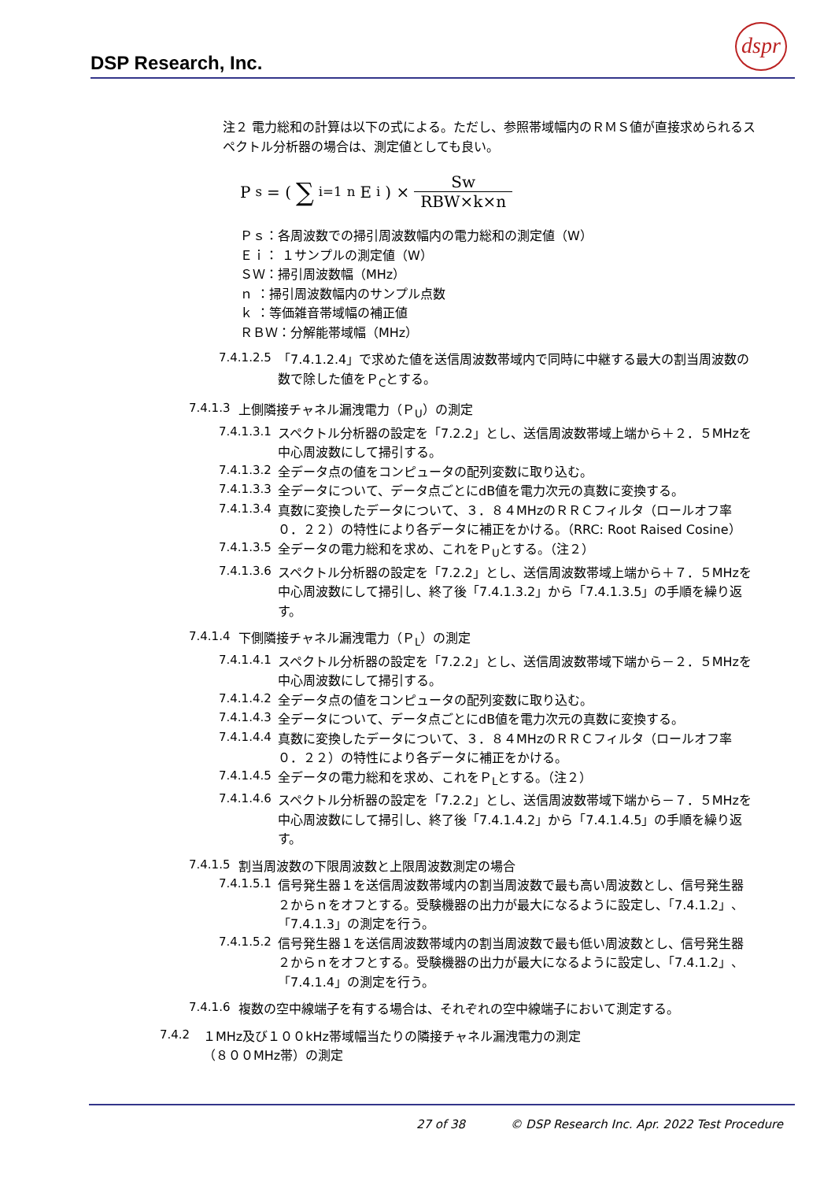DSP Research, Inc.
dspr
注２ 電力総和の計算は以下の式による。ただし、参照帯域幅内のＲＭＳ値が直接求められるスペクトル分析器の場合は、測定値としても良い。
P<sub>s</sub> = ( ∑<sub>i=1</sub><sup>n</sup> E<sub>i</sub> ) × Sw RBW×k×n
Ｐｓ：各周波数での掃引周波数幅内の電力総和の測定値（W）
Ｅｉ： １サンプルの測定値（W）
ＳＷ：掃引周波数幅（MHz）
ｎ ：掃引周波数幅内のサンプル点数
ｋ ：等価雑音帯域幅の補正値
ＲＢＷ：分解能帯域幅（MHz）
7.4.1.2.5
「7.4.1.2.4」で求めた値を送信周波数帯域内で同時に中継する最大の割当周波数の数で除した値をＰ<sub>C</sub>とする。
7.4.1.3
上側隣接チャネル漏洩電力（Ｐ<sub>U</sub>）の測定
7.4.1.3.1
スペクトル分析器の設定を「7.2.2」とし、送信周波数帯域上端から＋２．５MHzを中心周波数にして掃引する。
7.4.1.3.2
全データ点の値をコンピュータの配列変数に取り込む。
7.4.1.3.3
全データについて、データ点ごとにdB値を電力次元の真数に変換する。
7.4.1.3.4
真数に変換したデータについて、３．８４MHzのＲＲＣフィルタ（ロールオフ率０．２２）の特性により各データに補正をかける。（RRC: Root Raised Cosine）
7.4.1.3.5
全データの電力総和を求め、これをＰ<sub>U</sub>とする。（注２）
7.4.1.3.6
スペクトル分析器の設定を「7.2.2」とし、送信周波数帯域上端から＋７．５MHzを中心周波数にして掃引し、終了後「7.4.1.3.2」から「7.4.1.3.5」の手順を繰り返す。
7.4.1.4
下側隣接チャネル漏洩電力（Ｐ<sub>L</sub>）の測定
7.4.1.4.1
スペクトル分析器の設定を「7.2.2」とし、送信周波数帯域下端から－２．５MHzを中心周波数にして掃引する。
7.4.1.4.2
全データ点の値をコンピュータの配列変数に取り込む。
7.4.1.4.3
全データについて、データ点ごとにdB値を電力次元の真数に変換する。
7.4.1.4.4
真数に変換したデータについて、３．８４MHzのＲＲＣフィルタ（ロールオフ率０．２２）の特性により各データに補正をかける。
7.4.1.4.5
全データの電力総和を求め、これをＰ<sub>L</sub>とする。（注２）
7.4.1.4.6
スペクトル分析器の設定を「7.2.2」とし、送信周波数帯域下端から－７．５MHzを中心周波数にして掃引し、終了後「7.4.1.4.2」から「7.4.1.4.5」の手順を繰り返す。
7.4.1.5
割当周波数の下限周波数と上限周波数測定の場合
7.4.1.5.1
信号発生器１を送信周波数帯域内の割当周波数で最も高い周波数とし、信号発生器２からｎをオフとする。受験機器の出力が最大になるように設定し、「7.4.1.2」、「7.4.1.3」の測定を行う。
7.4.1.5.2
信号発生器１を送信周波数帯域内の割当周波数で最も低い周波数とし、信号発生器２からｎをオフとする。受験機器の出力が最大になるように設定し、「7.4.1.2」、「7.4.1.4」の測定を行う。
7.4.1.6
複数の空中線端子を有する場合は、それぞれの空中線端子において測定する。
7.4.2
１MHz及び１００kHz帯域幅当たりの隣接チャネル漏洩電力の測定
（８００MHz帯）の測定
27 of 38 © DSP Research Inc. Apr. 2022 Test Procedure